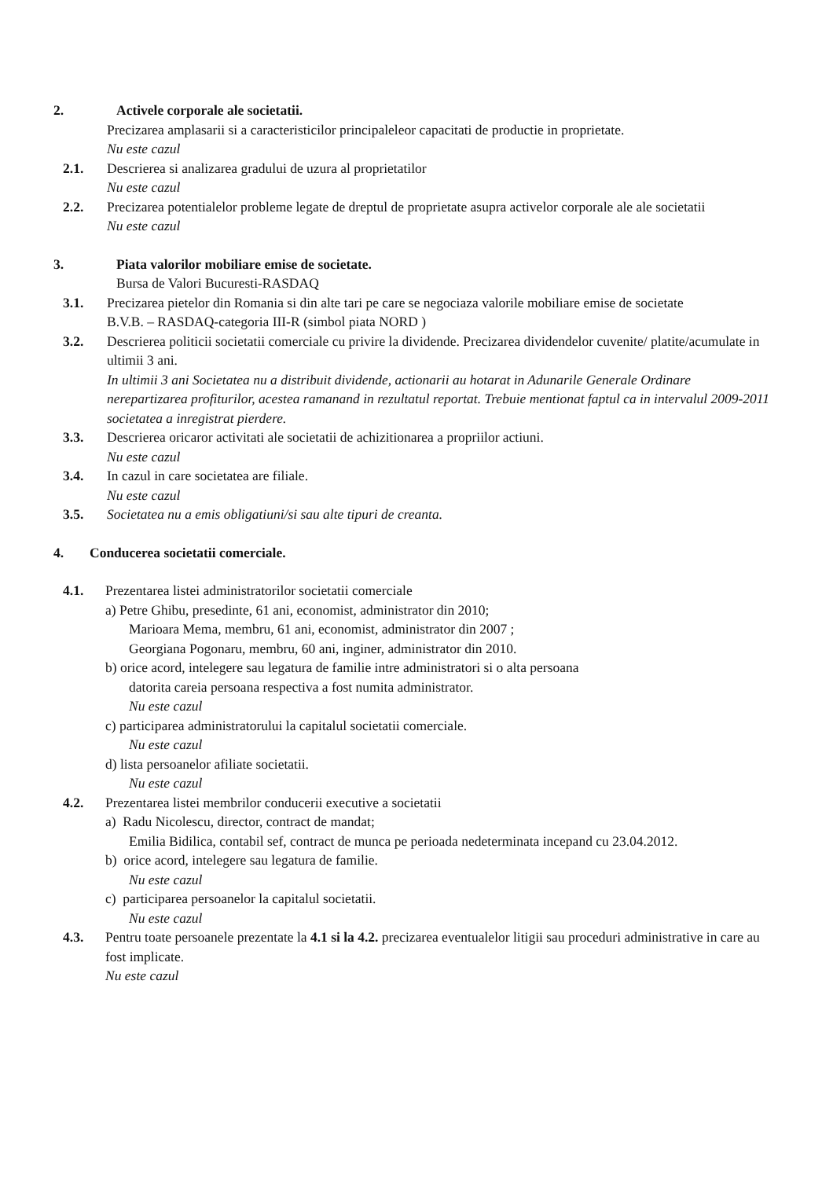2. Activele corporale ale societatii.
Precizarea amplasarii si a caracteristicilor principaleleor capacitati de productie in proprietate.
Nu este cazul
2.1. Descrierea si analizarea gradului de uzura al proprietatilor
Nu este cazul
2.2. Precizarea potentialelor probleme legate de dreptul de proprietate asupra activelor corporale ale ale societatii
Nu este cazul
3. Piata valorilor mobiliare emise de societate.
Bursa de Valori Bucuresti-RASDAQ
3.1. Precizarea pietelor din Romania si din alte tari pe care se negociaza valorile mobiliare emise de societate
B.V.B. – RASDAQ-categoria III-R (simbol piata NORD )
3.2. Descrierea politicii societatii comerciale cu privire la dividende. Precizarea dividendelor cuvenite/ platite/acumulate in ultimii 3 ani.
In ultimii 3 ani Societatea nu a distribuit dividende, actionarii au hotarat in Adunarile Generale Ordinare nerepartizarea profiturilor, acestea ramanand in rezultatul reportat. Trebuie mentionat faptul ca in intervalul 2009-2011 societatea a inregistrat pierdere.
3.3. Descrierea oricaror activitati ale societatii de achizitionarea a propriilor actiuni.
Nu este cazul
3.4. In cazul in care societatea are filiale.
Nu este cazul
3.5. Societatea nu a emis obligatiuni/si sau alte tipuri de creanta.
4. Conducerea societatii comerciale.
4.1. Prezentarea listei administratorilor societatii comerciale
a) Petre Ghibu, presedinte, 61 ani, economist, administrator din 2010;
Marioara Mema, membru, 61 ani, economist, administrator din 2007 ;
Georgiana Pogonaru, membru, 60 ani, inginer, administrator din 2010.
b) orice acord, intelegere sau legatura de familie intre administratori si o alta persoana
datorita careia persoana respectiva a fost numita administrator.
Nu este cazul
c) participarea administratorului la capitalul societatii comerciale.
Nu este cazul
d) lista persoanelor afiliate societatii.
Nu este cazul
4.2. Prezentarea listei membrilor conducerii executive a societatii
a) Radu Nicolescu, director, contract de mandat;
Emilia Bidilica, contabil sef, contract de munca pe perioada nedeterminata incepand cu 23.04.2012.
b) orice acord, intelegere sau legatura de familie.
Nu este cazul
c) participarea persoanelor la capitalul societatii.
Nu este cazul
4.3. Pentru toate persoanele prezentate la 4.1 si la 4.2. precizarea eventualelor litigii sau proceduri administrative in care au fost implicate.
Nu este cazul